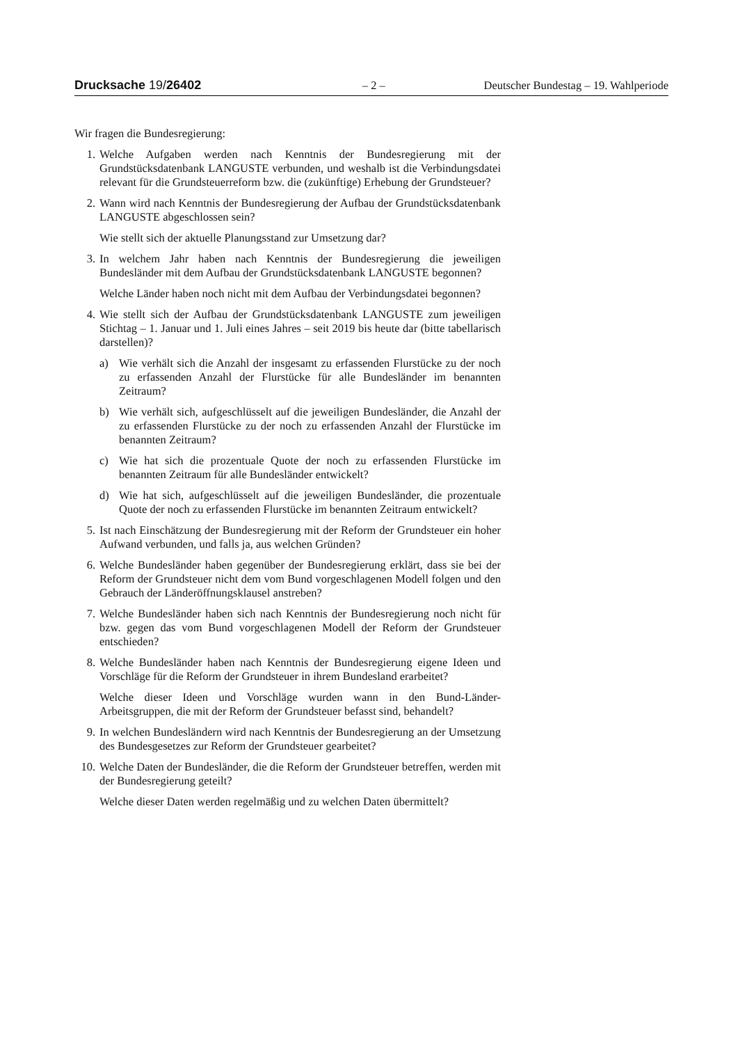Drucksache 19/26402 – 2 – Deutscher Bundestag – 19. Wahlperiode
Wir fragen die Bundesregierung:
1. Welche Aufgaben werden nach Kenntnis der Bundesregierung mit der Grundstücksdatenbank LANGUSTE verbunden, und weshalb ist die Verbindungsdatei relevant für die Grundsteuerreform bzw. die (zukünftige) Erhebung der Grundsteuer?
2. Wann wird nach Kenntnis der Bundesregierung der Aufbau der Grundstücksdatenbank LANGUSTE abgeschlossen sein?
Wie stellt sich der aktuelle Planungsstand zur Umsetzung dar?
3. In welchem Jahr haben nach Kenntnis der Bundesregierung die jeweiligen Bundesländer mit dem Aufbau der Grundstücksdatenbank LANGUSTE begonnen?
Welche Länder haben noch nicht mit dem Aufbau der Verbindungsdatei begonnen?
4. Wie stellt sich der Aufbau der Grundstücksdatenbank LANGUSTE zum jeweiligen Stichtag – 1. Januar und 1. Juli eines Jahres – seit 2019 bis heute dar (bitte tabellarisch darstellen)?
a) Wie verhält sich die Anzahl der insgesamt zu erfassenden Flurstücke zu der noch zu erfassenden Anzahl der Flurstücke für alle Bundesländer im benannten Zeitraum?
b) Wie verhält sich, aufgeschlüsselt auf die jeweiligen Bundesländer, die Anzahl der zu erfassenden Flurstücke zu der noch zu erfassenden Anzahl der Flurstücke im benannten Zeitraum?
c) Wie hat sich die prozentuale Quote der noch zu erfassenden Flurstücke im benannten Zeitraum für alle Bundesländer entwickelt?
d) Wie hat sich, aufgeschlüsselt auf die jeweiligen Bundesländer, die prozentuale Quote der noch zu erfassenden Flurstücke im benannten Zeitraum entwickelt?
5. Ist nach Einschätzung der Bundesregierung mit der Reform der Grundsteuer ein hoher Aufwand verbunden, und falls ja, aus welchen Gründen?
6. Welche Bundesländer haben gegenüber der Bundesregierung erklärt, dass sie bei der Reform der Grundsteuer nicht dem vom Bund vorgeschlagenen Modell folgen und den Gebrauch der Länderöffnungsklausel anstreben?
7. Welche Bundesländer haben sich nach Kenntnis der Bundesregierung noch nicht für bzw. gegen das vom Bund vorgeschlagenen Modell der Reform der Grundsteuer entschieden?
8. Welche Bundesländer haben nach Kenntnis der Bundesregierung eigene Ideen und Vorschläge für die Reform der Grundsteuer in ihrem Bundesland erarbeitet?
Welche dieser Ideen und Vorschläge wurden wann in den Bund-Länder-Arbeitsgruppen, die mit der Reform der Grundsteuer befasst sind, behandelt?
9. In welchen Bundesländern wird nach Kenntnis der Bundesregierung an der Umsetzung des Bundesgesetzes zur Reform der Grundsteuer gearbeitet?
10. Welche Daten der Bundesländer, die die Reform der Grundsteuer betreffen, werden mit der Bundesregierung geteilt?
Welche dieser Daten werden regelmäßig und zu welchen Daten übermittelt?